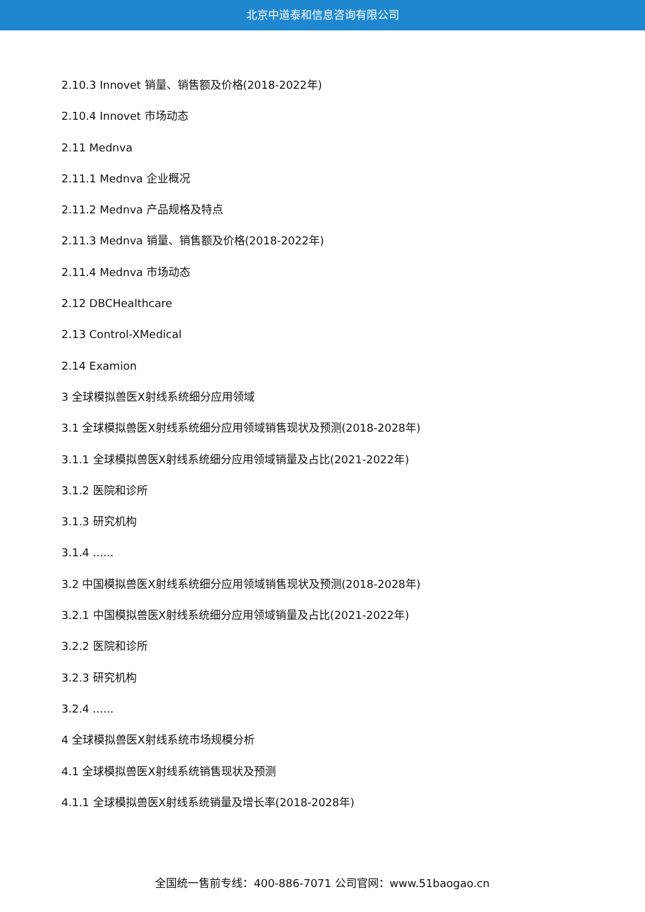北京中道泰和信息咨询有限公司
2.10.3 Innovet 销量、销售额及价格(2018-2022年)
2.10.4 Innovet 市场动态
2.11 Mednva
2.11.1 Mednva 企业概况
2.11.2 Mednva 产品规格及特点
2.11.3 Mednva 销量、销售额及价格(2018-2022年)
2.11.4 Mednva 市场动态
2.12 DBCHealthcare
2.13 Control-XMedical
2.14 Examion
3 全球模拟兽医X射线系统细分应用领域
3.1 全球模拟兽医X射线系统细分应用领域销售现状及预测(2018-2028年)
3.1.1 全球模拟兽医X射线系统细分应用领域销量及占比(2021-2022年)
3.1.2 医院和诊所
3.1.3 研究机构
3.1.4 ......
3.2 中国模拟兽医X射线系统细分应用领域销售现状及预测(2018-2028年)
3.2.1 中国模拟兽医X射线系统细分应用领域销量及占比(2021-2022年)
3.2.2 医院和诊所
3.2.3 研究机构
3.2.4 ......
4 全球模拟兽医X射线系统市场规模分析
4.1 全球模拟兽医X射线系统销售现状及预测
4.1.1 全球模拟兽医X射线系统销量及增长率(2018-2028年)
全国统一售前专线：400-886-7071 公司官网：www.51baogao.cn